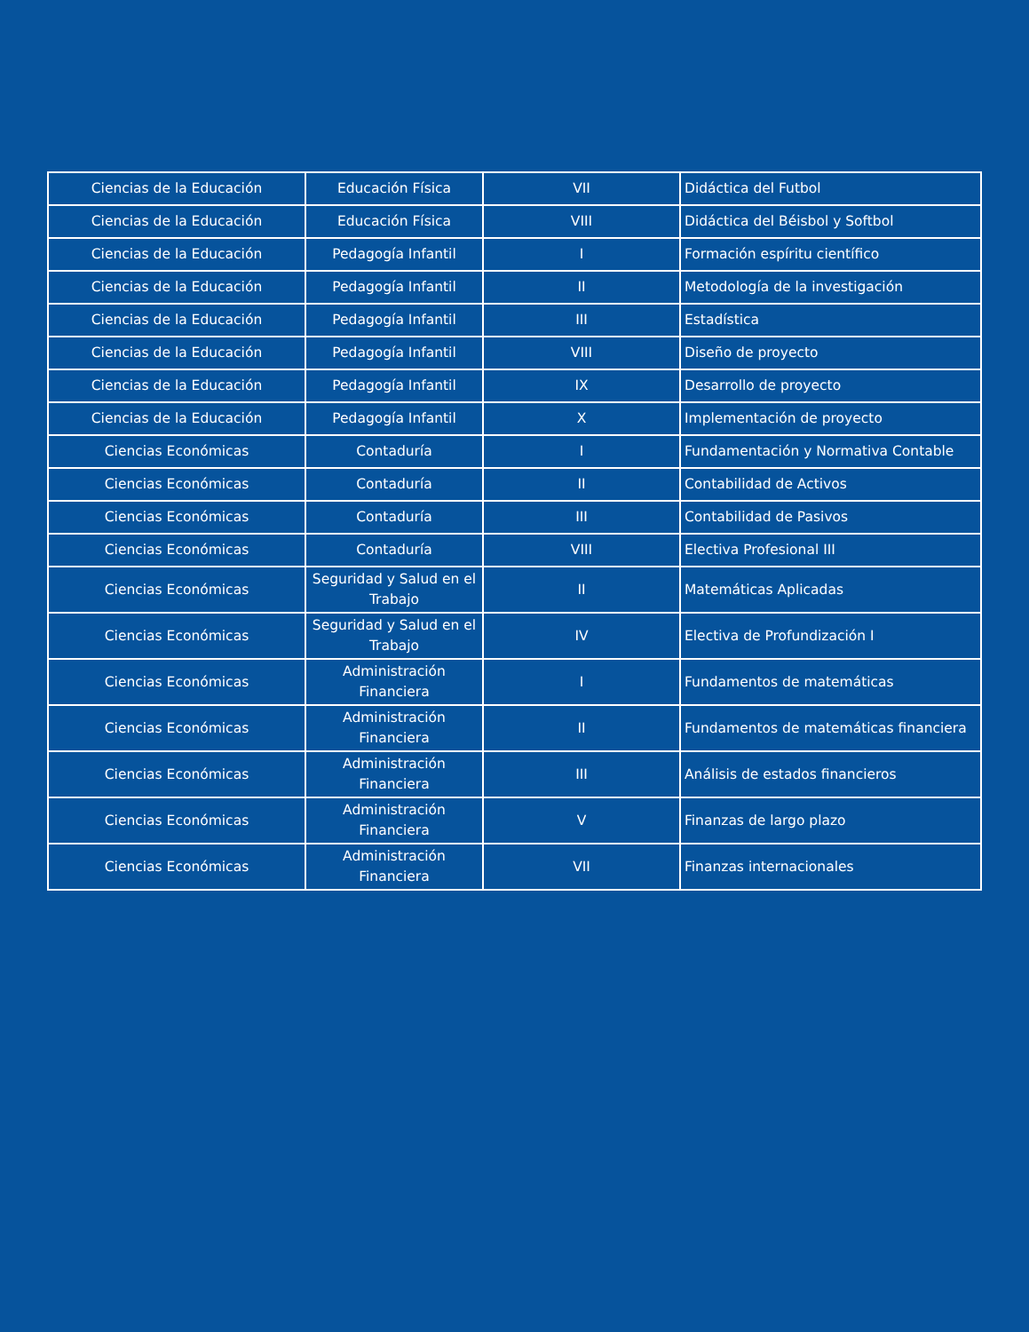| Ciencias de la Educación | Educación Física | VII | Didáctica del Futbol |
| Ciencias de la Educación | Educación Física | VIII | Didáctica del Béisbol y Softbol |
| Ciencias de la Educación | Pedagogía Infantil | I | Formación espíritu científico |
| Ciencias de la Educación | Pedagogía Infantil | II | Metodología de la investigación |
| Ciencias de la Educación | Pedagogía Infantil | III | Estadística |
| Ciencias de la Educación | Pedagogía Infantil | VIII | Diseño de proyecto |
| Ciencias de la Educación | Pedagogía Infantil | IX | Desarrollo de proyecto |
| Ciencias de la Educación | Pedagogía Infantil | X | Implementación de proyecto |
| Ciencias Económicas | Contaduría | I | Fundamentación y Normativa Contable |
| Ciencias Económicas | Contaduría | II | Contabilidad de Activos |
| Ciencias Económicas | Contaduría | III | Contabilidad de Pasivos |
| Ciencias Económicas | Contaduría | VIII | Electiva Profesional III |
| Ciencias Económicas | Seguridad y Salud en el Trabajo | II | Matemáticas Aplicadas |
| Ciencias Económicas | Seguridad y Salud en el Trabajo | IV | Electiva de Profundización I |
| Ciencias Económicas | Administración Financiera | I | Fundamentos de matemáticas |
| Ciencias Económicas | Administración Financiera | II | Fundamentos de matemáticas financiera |
| Ciencias Económicas | Administración Financiera | III | Análisis de estados financieros |
| Ciencias Económicas | Administración Financiera | V | Finanzas de largo plazo |
| Ciencias Económicas | Administración Financiera | VII | Finanzas internacionales |